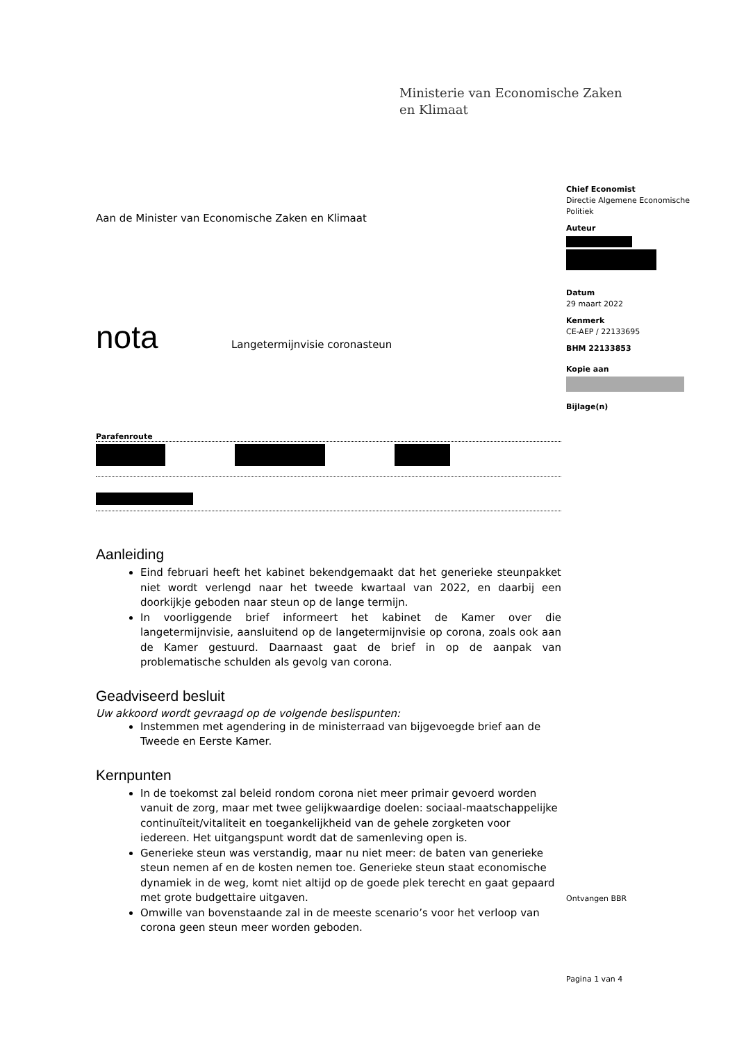Ministerie van Economische Zaken
en Klimaat
Chief Economist
Directie Algemene Economische Politiek
Auteur
Datum
29 maart 2022
Kenmerk
CE-AEP / 22133695
BHM 22133853
Kopie aan
Bijlage(n)
Aan de Minister van Economische Zaken en Klimaat
nota
Langetermijnvisie coronasteun
Parafenroute
Aanleiding
Eind februari heeft het kabinet bekendgemaakt dat het generieke steunpakket niet wordt verlengd naar het tweede kwartaal van 2022, en daarbij een doorkijkje geboden naar steun op de lange termijn.
In voorliggende brief informeert het kabinet de Kamer over die langetermijnvisie, aansluitend op de langetermijnvisie op corona, zoals ook aan de Kamer gestuurd. Daarnaast gaat de brief in op de aanpak van problematische schulden als gevolg van corona.
Geadviseerd besluit
Uw akkoord wordt gevraagd op de volgende beslispunten:
Instemmen met agendering in de ministerraad van bijgevoegde brief aan de Tweede en Eerste Kamer.
Kernpunten
In de toekomst zal beleid rondom corona niet meer primair gevoerd worden vanuit de zorg, maar met twee gelijkwaardige doelen: sociaal-maatschappelijke continuïteit/vitaliteit en toegankelijkheid van de gehele zorgketen voor iedereen. Het uitgangspunt wordt dat de samenleving open is.
Generieke steun was verstandig, maar nu niet meer: de baten van generieke steun nemen af en de kosten nemen toe. Generieke steun staat economische dynamiek in de weg, komt niet altijd op de goede plek terecht en gaat gepaard met grote budgettaire uitgaven.
Omwille van bovenstaande zal in de meeste scenario’s voor het verloop van corona geen steun meer worden geboden.
Ontvangen BBR
Pagina 1 van 4